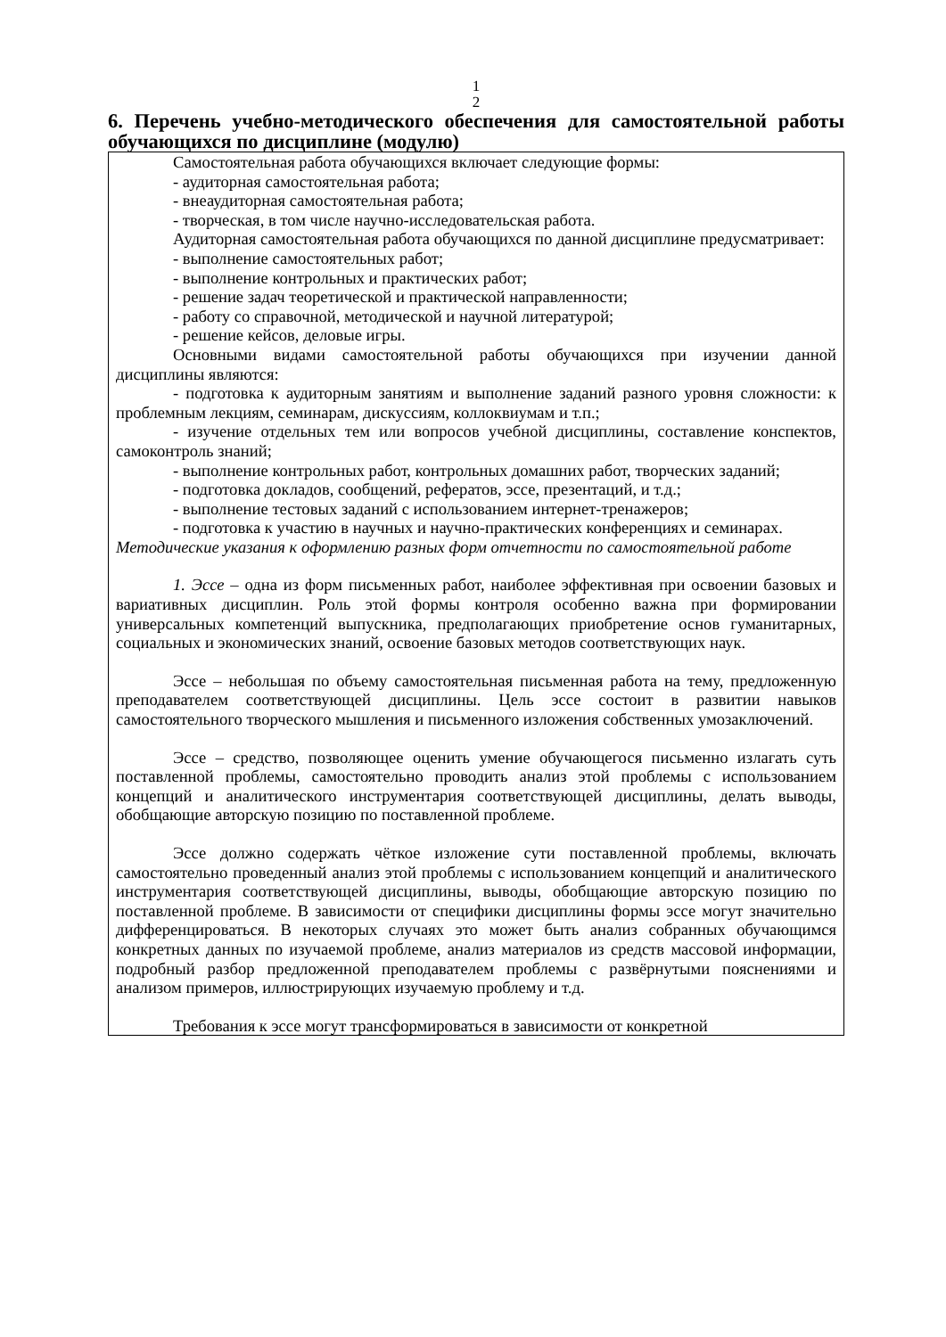1
2
6. Перечень учебно-методического обеспечения для самостоятельной работы обучающихся по дисциплине (модулю)
Самостоятельная работа обучающихся включает следующие формы:
- аудиторная самостоятельная работа;
- внеаудиторная самостоятельная работа;
- творческая, в том числе научно-исследовательская работа.
Аудиторная самостоятельная работа обучающихся по данной дисциплине предусматривает:
- выполнение самостоятельных работ;
- выполнение контрольных и практических работ;
- решение задач теоретической и практической направленности;
- работу со справочной, методической и научной литературой;
- решение кейсов, деловые игры.
Основными видами самостоятельной работы обучающихся при изучении данной дисциплины являются:
- подготовка к аудиторным занятиям и выполнение заданий разного уровня сложности: к проблемным лекциям, семинарам, дискуссиям, коллоквиумам и т.п.;
- изучение отдельных тем или вопросов учебной дисциплины, составление конспектов, самоконтроль знаний;
- выполнение контрольных работ, контрольных домашних работ, творческих заданий;
- подготовка докладов, сообщений, рефератов, эссе, презентаций, и т.д.;
- выполнение тестовых заданий с использованием интернет-тренажеров;
- подготовка к участию в научных и научно-практических конференциях и семинарах.
Методические указания к оформлению разных форм отчетности по самостоятельной работе
1. Эссе – одна из форм письменных работ, наиболее эффективная при освоении базовых и вариативных дисциплин. Роль этой формы контроля особенно важна при формировании универсальных компетенций выпускника, предполагающих приобретение основ гуманитарных, социальных и экономических знаний, освоение базовых методов соответствующих наук.
Эссе – небольшая по объему самостоятельная письменная работа на тему, предложенную преподавателем соответствующей дисциплины. Цель эссе состоит в развитии навыков самостоятельного творческого мышления и письменного изложения собственных умозаключений.
Эссе – средство, позволяющее оценить умение обучающегося письменно излагать суть поставленной проблемы, самостоятельно проводить анализ этой проблемы с использованием концепций и аналитического инструментария соответствующей дисциплины, делать выводы, обобщающие авторскую позицию по поставленной проблеме.
Эссе должно содержать чёткое изложение сути поставленной проблемы, включать самостоятельно проведенный анализ этой проблемы с использованием концепций и аналитического инструментария соответствующей дисциплины, выводы, обобщающие авторскую позицию по поставленной проблеме. В зависимости от специфики дисциплины формы эссе могут значительно дифференцироваться. В некоторых случаях это может быть анализ собранных обучающимся конкретных данных по изучаемой проблеме, анализ материалов из средств массовой информации, подробный разбор предложенной преподавателем проблемы с развёрнутыми пояснениями и анализом примеров, иллюстрирующих изучаемую проблему и т.д.
Требования к эссе могут трансформироваться в зависимости от конкретной